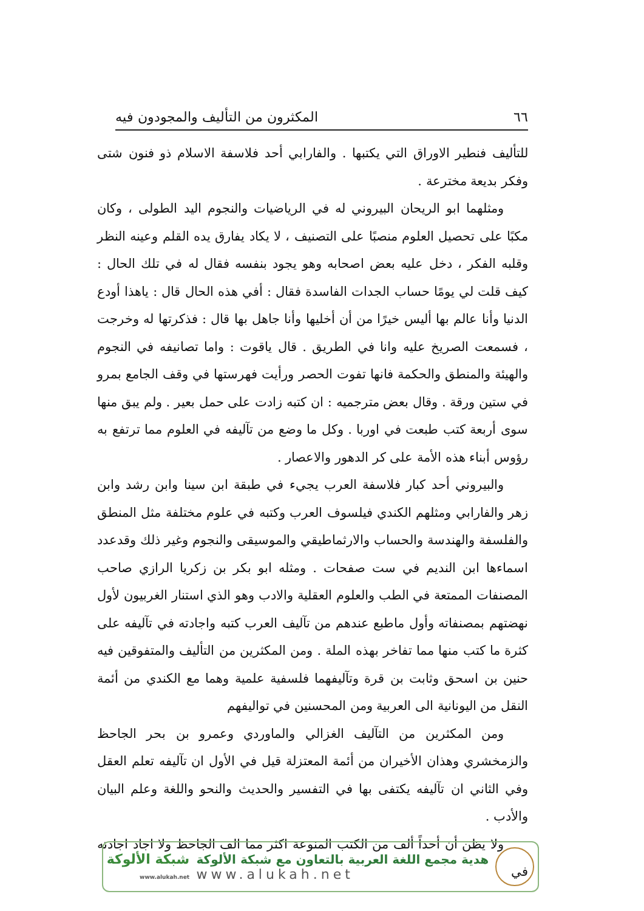٦٦ المكثرون من التأليف والمجودون فيه
للتأليف فنطير الاوراق التي يكتبها . والفارابي أحد فلاسفة الاسلام ذو فنون شتى وفكر بديعة مخترعة .
ومثلهما ابو الريحان البيروني له في الرياضيات والنجوم اليد الطولى ، وكان مكبًا على تحصيل العلوم منصبًا على التصنيف ، لا يكاد يفارق يده القلم وعينه النظر وقلبه الفكر ، دخل عليه بعض اصحابه وهو يجود بنفسه فقال له في تلك الحال : كيف قلت لي يومًا حساب الجدات الفاسدة فقال : أفي هذه الحال قال : ياهذا أودع الدنيا وأنا عالم بها أليس خيرًا من أن أخليها وأنا جاهل بها قال : فذكرتها له وخرجت ، فسمعت الصريخ عليه وانا في الطريق . قال ياقوت : واما تصانيفه في النجوم والهيئة والمنطق والحكمة فانها تفوت الحصر ورأيت فهرستها في وقف الجامع بمرو في ستين ورقة . وقال بعض مترجميه : ان كتبه زادت على حمل بعير . ولم يبق منها سوى أربعة كتب طبعت في اوربا . وكل ما وضع من تآليفه في العلوم مما ترتفع به رؤوس أبناء هذه الأمة على كر الدهور والاعصار .
والبيروني أحد كبار فلاسفة العرب يجيء في طبقة ابن سينا وابن رشد وابن زهر والفارابي ومثلهم الكندي فيلسوف العرب وكتبه في علوم مختلفة مثل المنطق والفلسفة والهندسة والحساب والارثماطيقي والموسيقى والنجوم وغير ذلك وقدعدد اسماءها ابن النديم في ست صفحات . ومثله ابو بكر بن زكريا الرازي صاحب المصنفات الممتعة في الطب والعلوم العقلية والادب وهو الذي استنار الغربيون لأول نهضتهم بمصنفاته وأول ماطبع عندهم من تآليف العرب كتبه واجادته في تآليفه على كثرة ما كتب منها مما تفاخر بهذه الملة . ومن المكثرين من التأليف والمتفوقين فيه حنين بن اسحق وثابت بن قرة وتآليفهما فلسفية علمية وهما مع الكندي من أئمة النقل من اليونانية الى العربية ومن المحسنين في تواليفهم
ومن المكثرين من التآليف الغزالي والماوردي وعمرو بن بحر الجاحظ والزمخشري وهذان الأخيران من أئمة المعتزلة قيل في الأول ان تآليفه تعلم العقل وفي الثاني ان تآليفه يكتفى بها في التفسير والحديث والنحو واللغة وعلم البيان والأدب .
ولا يظن أن أحداً ألف من الكتب المنوعة اكثر مما الف الجاحظ ولا اجاد اجادته في
هدية مجمع اللغة العربية بالتعاون مع شبكة الألوكة
www.alukah.net
شبكة الألوكة
www.alukah.net